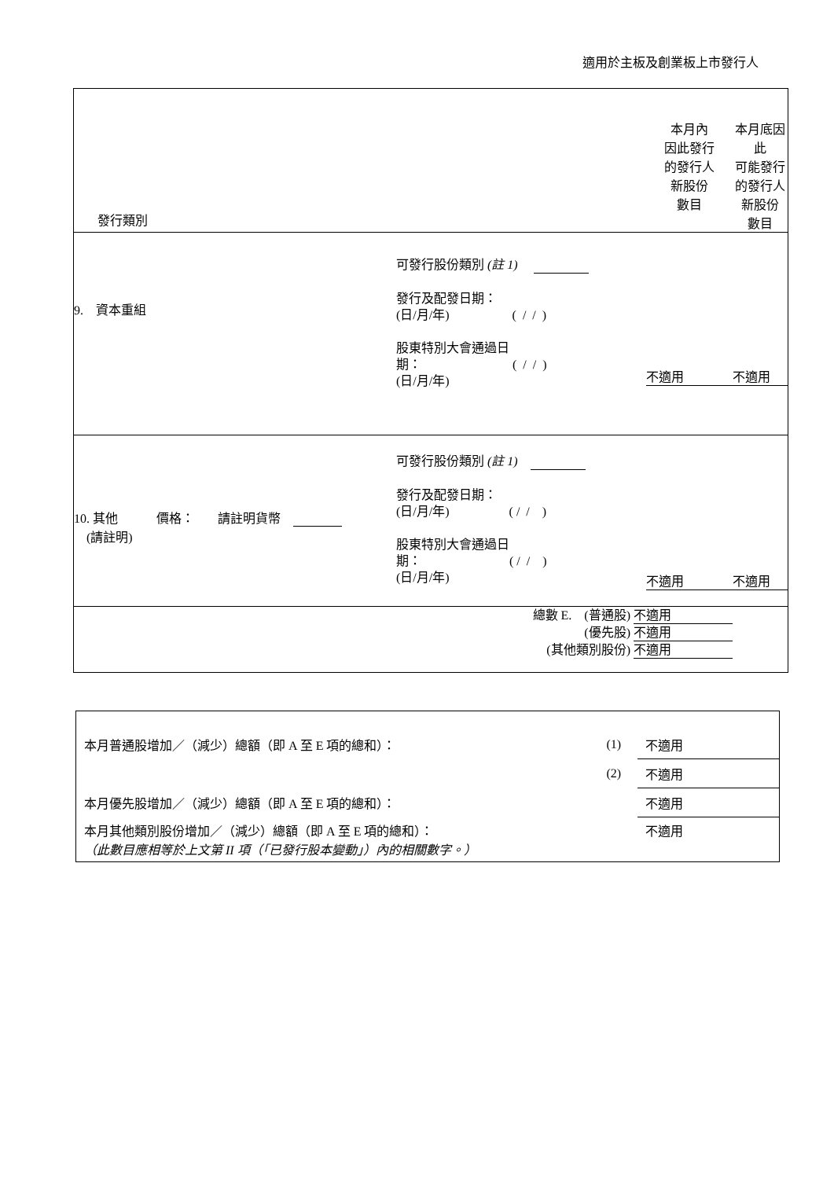適用於主板及創業板上市發行人
| 發行類別 | 本月內 因此發行 的發行人 新股份 數目 | 本月底因 此 可能發行 的發行人 新股份 數目 |
| 9. 資本重組 可發行股份類別 (註 1) 發行及配發日期： (日/月/年) ( / / ) 股東特別大會通過日 期： ( / / ) (日/月/年) | 不適用 | 不適用 |
| 10. 其他 (請註明) 價格： 請註明貨幣 可發行股份類別 (註 1) 發行及配發日期： (日/月/年) ( / / ) 股東特別大會通過日 期： ( / / ) (日/月/年) | 不適用 | 不適用 |
| 總數 E. (普通股) 不適用 (優先股) 不適用 (其他類別股份) 不適用 | | |
| 本月普通股增加／（減少）總額（即 A 至 E 項的總和）： | (1) | 不適用 |
| | (2) | 不適用 |
| 本月優先股增加／（減少）總額（即 A 至 E 項的總和）： | | 不適用 |
| 本月其他類別股份增加／（減少）總額（即 A 至 E 項的總和）： （此數目應相等於上文第 II 項（「已發行股本變動」）內的相關數字。） | | 不適用 |